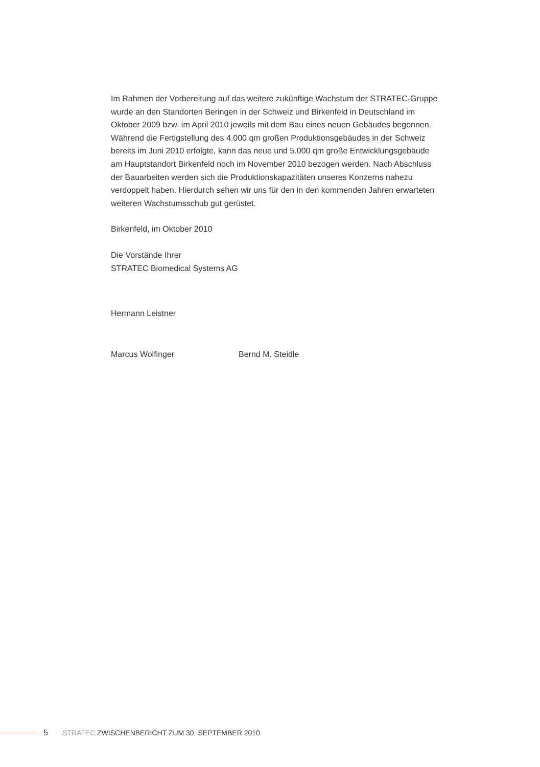Im Rahmen der Vorbereitung auf das weitere zukünftige Wachstum der STRATEC-Gruppe wurde an den Standorten Beringen in der Schweiz und Birkenfeld in Deutschland im Oktober 2009 bzw. im April 2010 jeweils mit dem Bau eines neuen Gebäudes begonnen. Während die Fertigstellung des 4.000 qm großen Produktionsgebäudes in der Schweiz bereits im Juni 2010 erfolgte, kann das neue und 5.000 qm große Entwicklungsgebäude am Hauptstandort Birkenfeld noch im November 2010 bezogen werden. Nach Abschluss der Bauarbeiten werden sich die Produktionskapazitäten unseres Konzerns nahezu verdoppelt haben. Hierdurch sehen wir uns für den in den kommenden Jahren erwarteten weiteren Wachstumsschub gut gerüstet.
Birkenfeld, im Oktober 2010
Die Vorstände Ihrer
STRATEC Biomedical Systems AG
Hermann Leistner
Marcus Wolfinger Bernd M. Steidle
5 STRATEC ZWISCHENBERICHT ZUM 30. SEPTEMBER 2010